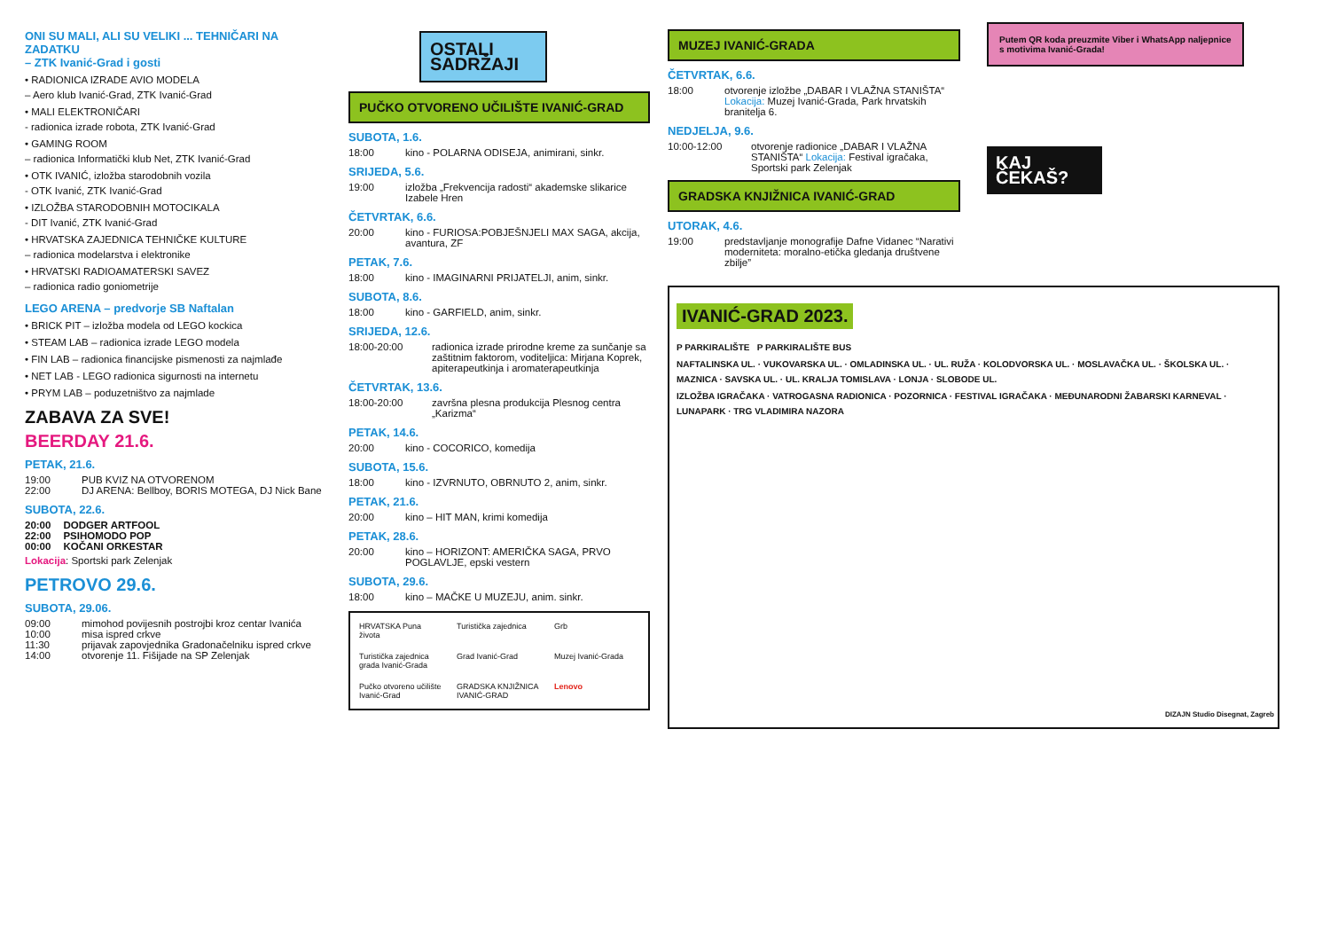ONI SU MALI, ALI SU VELIKI ... TEHNIČARI NA ZADATKU
– ZTK Ivanić-Grad i gosti
• RADIONICA IZRADE AVIO MODELA
– Aero klub Ivanić-Grad, ZTK Ivanić-Grad
• MALI ELEKTRONIČARI
- radionica izrade robota, ZTK Ivanić-Grad
• GAMING ROOM
– radionica Informatički klub Net, ZTK Ivanić-Grad
• OTK IVANIĆ, izložba starodobnih vozila
- OTK Ivanić, ZTK Ivanić-Grad
• IZLOŽBA STARODOBNIH MOTOCIKALA
- DIT Ivanić, ZTK Ivanić-Grad
• HRVATSKA ZAJEDNICA TEHNIČKE KULTURE
– radionica modelarstva i elektronike
• HRVATSKI RADIOAMATERSKI SAVEZ
– radionica radio goniometrije
LEGO ARENA – predvorje SB Naftalan
• BRICK PIT – izložba modela od LEGO kockica
• STEAM LAB – radionica izrade LEGO modela
• FIN LAB – radionica financijske pismenosti za najmlađe
• NET LAB - LEGO radionica sigurnosti na internetu
• PRYM LAB – poduzetništvo za najmlade
ZABAVA ZA SVE!
BEERDAY 21.6.
PETAK, 21.6.
19:00 PUB KVIZ NA OTVORENOM
22:00 DJ ARENA: Bellboy, BORIS MOTEGA, DJ Nick Bane
SUBOTA, 22.6.
20:00 DODGER ARTFOOL
22:00 PSIHOMODO POP
00:00 KOČANI ORKESTAR
Lokacija: Sportski park Zelenjak
PETROVO 29.6.
SUBOTA, 29.06.
09:00 mimohod povijesnih postrojbi kroz centar Ivanića
10:00 misa ispred crkve
11:30 prijavak zapovjednika Gradonačelniku ispred crkve
14:00 otvorenje 11. Fišijade na SP Zelenjak
OSTALI SADRŽAJI
PUČKO OTVORENO UČILIŠTE IVANIĆ-GRAD
SUBOTA, 1.6.
18:00 kino - POLARNA ODISEJA, animirani, sinkr.
SRIJEDA, 5.6.
19:00 izložba „Frekvencija radosti“ akademske slikarice Izabele Hren
ČETVRTAK, 6.6.
20:00 kino - FURIOSA:POBJEŠNJELI MAX SAGA, akcija, avantura, ZF
PETAK, 7.6.
18:00 kino - IMAGINARNI PRIJATELJI, anim, sinkr.
SUBOTA, 8.6.
18:00 kino - GARFIELD, anim, sinkr.
SRIJEDA, 12.6.
18:00-20:00 radionica izrade prirodne kreme za sunčanje sa zaštitnim faktorom, voditeljica: Mirjana Koprek, apiterapeutkinja i aromaterapeutkinja
ČETVRTAK, 13.6.
18:00-20:00 završna plesna produkcija Plesnog centra „Karizma“
PETAK, 14.6.
20:00 kino - COCORICO, komedija
SUBOTA, 15.6.
18:00 kino - IZVRNUTO, OBRNUTO 2, anim, sinkr.
PETAK, 21.6.
20:00 kino – HIT MAN, krimi komedija
PETAK, 28.6.
20:00 kino – HORIZONT: AMERIČKA SAGA, PRVO POGLAVLJE, epski vestern
SUBOTA, 29.6.
18:00 kino – MAČKE U MUZEJU, anim. sinkr.
HRVATSKA Puna života Turistička zajednica Grb Turistička zajednica grada Ivanić-Grada Grad Ivanić-Grad Muzej Ivanić-Grada Pučko otvoreno učilište Ivanić-Grad GRADSKA KNJIŽNICA IVANIĆ-GRAD Lenovo
MUZEJ IVANIĆ-GRADA
ČETVRTAK, 6.6.
18:00 otvorenje izložbe „DABAR I VLAŽNA STANIŠTA“ Lokacija: Muzej Ivanić-Grada, Park hrvatskih branitelja 6.
NEDJELJA, 9.6.
10:00-12:00 otvorenje radionice „DABAR I VLAŽNA STANIŠTA“ Lokacija: Festival igračaka, Sportski park Zelenjak
GRADSKA KNJIŽNICA IVANIĆ-GRAD
UTORAK, 4.6.
19:00 predstavljanje monografije Dafne Vidanec “Narativi moderniteta: moralno-etička gledanja društvene zbilje”
Putem QR koda preuzmite Viber i WhatsApp naljepnice s motivima Ivanić-Grada!
KAJ ČEKAŠ?
IVANIĆ-GRAD 2023.
P PARKIRALIŠTE P PARKIRALIŠTE BUS
NAFTALINSKA UL. · VUKOVARSKA UL. · OMLADINSKA UL. · UL. RUŽA · KOLODVORSKA UL. · MOSLAVAČKA UL. · ŠKOLSKA UL. · MAZNICA · SAVSKA UL. · UL. KRALJA TOMISLAVA · LONJA · SLOBODE UL.
IZLOŽBA IGRAČAKA · VATROGASNA RADIONICA · POZORNICA · FESTIVAL IGRAČAKA · MEĐUNARODNI ŽABARSKI KARNEVAL · LUNAPARK · TRG VLADIMIRA NAZORA
DIZAJN Studio Disegnat, Zagreb